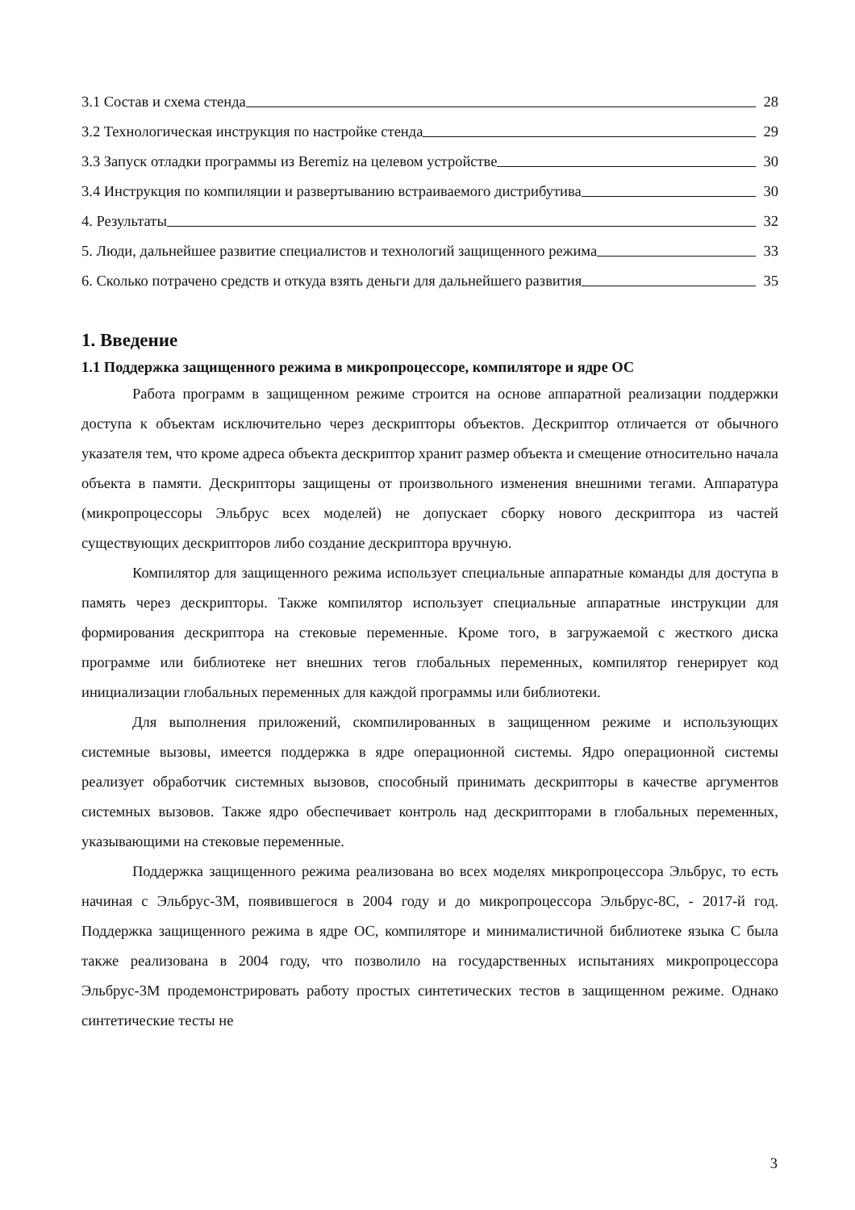3.1 Состав и схема стенда 28
3.2 Технологическая инструкция по настройке стенда 29
3.3 Запуск отладки программы из Beremiz на целевом устройстве 30
3.4 Инструкция по компиляции и развертыванию встраиваемого дистрибутива 30
4. Результаты 32
5. Люди, дальнейшее развитие специалистов и технологий защищенного режима 33
6. Сколько потрачено средств и откуда взять деньги для дальнейшего развития 35
1. Введение
1.1 Поддержка защищенного режима в микропроцессоре, компиляторе и ядре ОС
Работа программ в защищенном режиме строится на основе аппаратной реализации поддержки доступа к объектам исключительно через дескрипторы объектов. Дескриптор отличается от обычного указателя тем, что кроме адреса объекта дескриптор хранит размер объекта и смещение относительно начала объекта в памяти. Дескрипторы защищены от произвольного изменения внешними тегами. Аппаратура (микропроцессоры Эльбрус всех моделей) не допускает сборку нового дескриптора из частей существующих дескрипторов либо создание дескриптора вручную.
Компилятор для защищенного режима использует специальные аппаратные команды для доступа в память через дескрипторы. Также компилятор использует специальные аппаратные инструкции для формирования дескриптора на стековые переменные. Кроме того, в загружаемой с жесткого диска программе или библиотеке нет внешних тегов глобальных переменных, компилятор генерирует код инициализации глобальных переменных для каждой программы или библиотеки.
Для выполнения приложений, скомпилированных в защищенном режиме и использующих системные вызовы, имеется поддержка в ядре операционной системы. Ядро операционной системы реализует обработчик системных вызовов, способный принимать дескрипторы в качестве аргументов системных вызовов. Также ядро обеспечивает контроль над дескрипторами в глобальных переменных, указывающими на стековые переменные.
Поддержка защищенного режима реализована во всех моделях микропроцессора Эльбрус, то есть начиная с Эльбрус-3М, появившегося в 2004 году и до микропроцессора Эльбрус-8С, - 2017-й год. Поддержка защищенного режима в ядре ОС, компиляторе и минималистичной библиотеке языка C была также реализована в 2004 году, что позволило на государственных испытаниях микропроцессора Эльбрус-3М продемонстрировать работу простых синтетических тестов в защищенном режиме. Однако синтетические тесты не
3